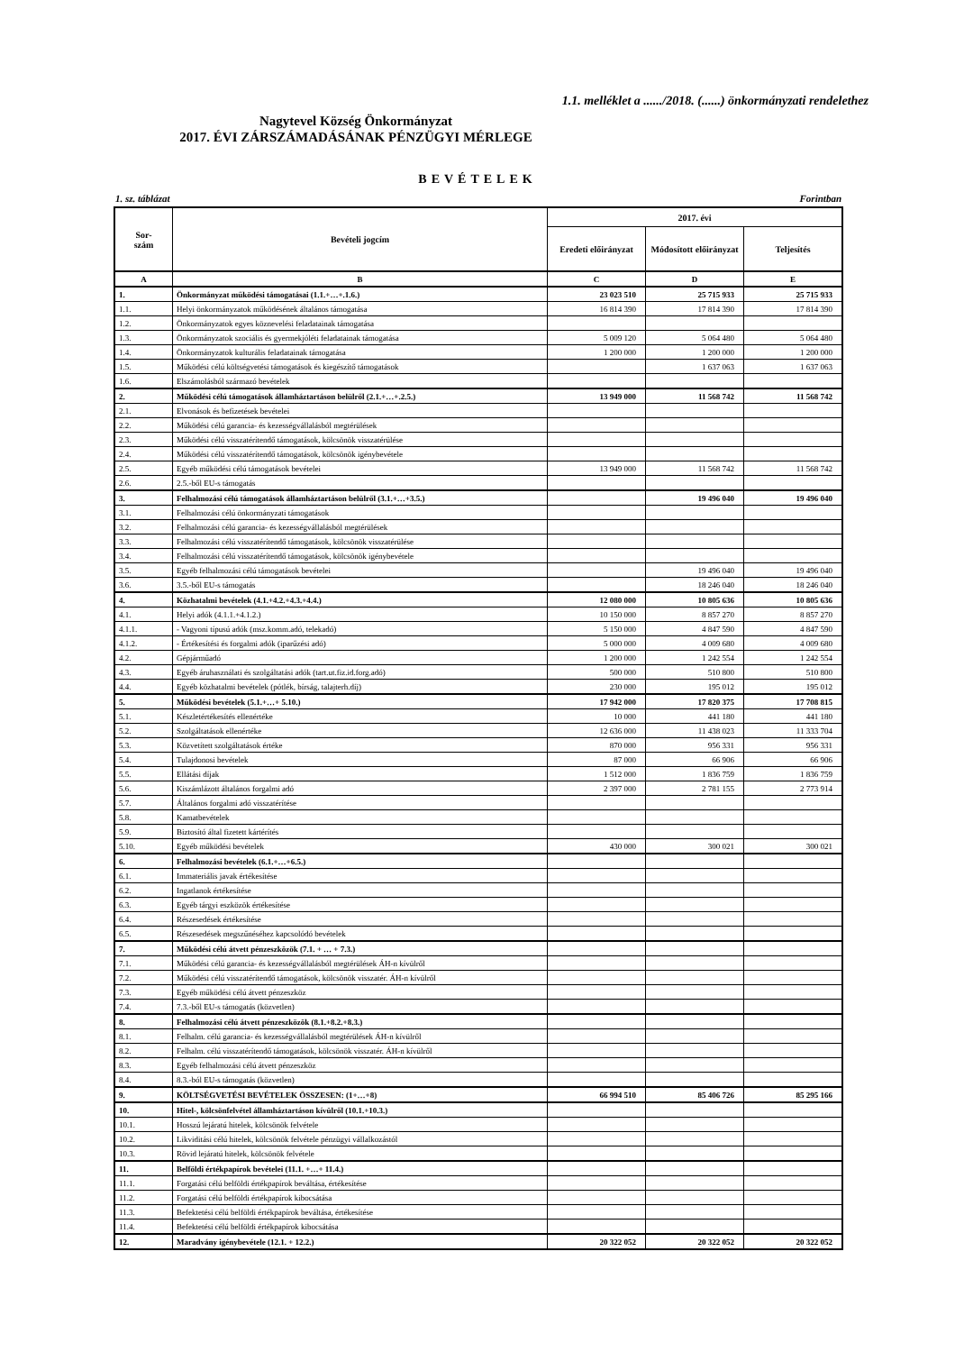1.1. melléklet a ....../2018. (......) önkormányzati rendelethez
Nagytevel Község Önkormányzat
2017. ÉVI ZÁRSZÁMADÁSÁNAK PÉNZÜGYI MÉRLEGE
BEVÉTELEK
1. sz. táblázat Forintban
| Sor- szám | Bevételi jogcím | 2017. évi | | |
| --- | --- | --- | --- | --- |
| | | Eredeti előirányzat | Módosított előirányzat | Teljesítés |
| A | B | C | D | E |
| 1. | Önkormányzat működési támogatásai (1.1.+…+.1.6.) | 23 023 510 | 25 715 933 | 25 715 933 |
| 1.1. | Helyi önkormányzatok működésének általános támogatása | 16 814 390 | 17 814 390 | 17 814 390 |
| 1.2. | Önkormányzatok egyes köznevelési feladatainak támogatása | | | |
| 1.3. | Önkormányzatok szociális és gyermekjóléti feladatainak támogatása | 5 009 120 | 5 064 480 | 5 064 480 |
| 1.4. | Önkormányzatok kulturális feladatainak támogatása | 1 200 000 | 1 200 000 | 1 200 000 |
| 1.5. | Működési célú költségvetési támogatások és kiegészítő támogatások | | 1 637 063 | 1 637 063 |
| 1.6. | Elszámolásból származó bevételek | | | |
| 2. | Működési célú támogatások államháztartáson belülről (2.1.+…+.2.5.) | 13 949 000 | 11 568 742 | 11 568 742 |
| 2.1. | Elvonások és befizetések bevételei | | | |
| 2.2. | Működési célú garancia- és kezességvállalásból megtérülések | | | |
| 2.3. | Működési célú visszatérítendő támogatások, kölcsönök visszatérülése | | | |
| 2.4. | Működési célú visszatérítendő támogatások, kölcsönök igénybevétele | | | |
| 2.5. | Egyéb működési célú támogatások bevételei | 13 949 000 | 11 568 742 | 11 568 742 |
| 2.6. | 2.5.-ből EU-s támogatás | | | |
| 3. | Felhalmozási célú támogatások államháztartáson belülről (3.1.+…+3.5.) | | 19 496 040 | 19 496 040 |
| 3.1. | Felhalmozási célú önkormányzati támogatások | | | |
| 3.2. | Felhalmozási célú garancia- és kezességvállalásból megtérülések | | | |
| 3.3. | Felhalmozási célú visszatérítendő támogatások, kölcsönök visszatérülése | | | |
| 3.4. | Felhalmozási célú visszatérítendő támogatások, kölcsönök igénybevétele | | | |
| 3.5. | Egyéb felhalmozási célú támogatások bevételei | | 19 496 040 | 19 496 040 |
| 3.6. | 3.5.-ből EU-s támogatás | | 18 246 040 | 18 246 040 |
| 4. | Közhatalmi bevételek (4.1.+4.2.+4.3.+4.4.) | 12 080 000 | 10 805 636 | 10 805 636 |
| 4.1. | Helyi adók (4.1.1.+4.1.2.) | 10 150 000 | 8 857 270 | 8 857 270 |
| 4.1.1. | - Vagyoni típusú adók (msz.komm.adó, telekadó) | 5 150 000 | 4 847 590 | 4 847 590 |
| 4.1.2. | - Értékesítési és forgalmi adók (iparűzési adó) | 5 000 000 | 4 009 680 | 4 009 680 |
| 4.2. | Gépjárműadó | 1 200 000 | 1 242 554 | 1 242 554 |
| 4.3. | Egyéb áruhasználati és szolgáltatási adók (tart.ut.fiz.id.forg.adó) | 500 000 | 510 800 | 510 800 |
| 4.4. | Egyéb közhatalmi bevételek (pótlék, bírság, talajterh.díj) | 230 000 | 195 012 | 195 012 |
| 5. | Működési bevételek (5.1.+…+ 5.10.) | 17 942 000 | 17 820 375 | 17 708 815 |
| 5.1. | Készletértékesítés ellenértéke | 10 000 | 441 180 | 441 180 |
| 5.2. | Szolgáltatások ellenértéke | 12 636 000 | 11 438 023 | 11 333 704 |
| 5.3. | Közvetített szolgáltatások értéke | 870 000 | 956 331 | 956 331 |
| 5.4. | Tulajdonosi bevételek | 87 000 | 66 906 | 66 906 |
| 5.5. | Ellátási díjak | 1 512 000 | 1 836 759 | 1 836 759 |
| 5.6. | Kiszámlázott általános forgalmi adó | 2 397 000 | 2 781 155 | 2 773 914 |
| 5.7. | Általános forgalmi adó visszatérítése | | | |
| 5.8. | Kamatbevételek | | | |
| 5.9. | Biztosító által fizetett kártérítés | | | |
| 5.10. | Egyéb működési bevételek | 430 000 | 300 021 | 300 021 |
| 6. | Felhalmozási bevételek (6.1.+…+6.5.) | | | |
| 6.1. | Immateriális javak értékesítése | | | |
| 6.2. | Ingatlanok értékesítése | | | |
| 6.3. | Egyéb tárgyi eszközök értékesítése | | | |
| 6.4. | Részesedések értékesítése | | | |
| 6.5. | Részesedések megszűnéséhez kapcsolódó bevételek | | | |
| 7. | Működési célú átvett pénzeszközök (7.1. + … + 7.3.) | | | |
| 7.1. | Működési célú garancia- és kezességvállalásból megtérülések ÁH-n kívülről | | | |
| 7.2. | Működési célú visszatérítendő támogatások, kölcsönök visszatér. ÁH-n kívülről | | | |
| 7.3. | Egyéb működési célú átvett pénzeszköz | | | |
| 7.4. | 7.3.-ből EU-s támogatás (közvetlen) | | | |
| 8. | Felhalmozási célú átvett pénzeszközök (8.1.+8.2.+8.3.) | | | |
| 8.1. | Felhalm. célú garancia- és kezességvállalásból megtérülések ÁH-n kívülről | | | |
| 8.2. | Felhalm. célú visszatérítendő támogatások, kölcsönök visszatér. ÁH-n kívülről | | | |
| 8.3. | Egyéb felhalmozási célú átvett pénzeszköz | | | |
| 8.4. | 8.3.-ból EU-s támogatás (közvetlen) | | | |
| 9. | KÖLTSÉGVETÉSI BEVÉTELEK ÖSSZESEN: (1+…+8) | 66 994 510 | 85 406 726 | 85 295 166 |
| 10. | Hitel-, kölcsönfelvétel államháztartáson kívülről (10.1.+10.3.) | | | |
| 10.1. | Hosszú lejáratú hitelek, kölcsönök felvétele | | | |
| 10.2. | Likviditási célú hitelek, kölcsönök felvétele pénzügyi vállalkozástól | | | |
| 10.3. | Rövid lejáratú hitelek, kölcsönök felvétele | | | |
| 11. | Belföldi értékpapírok bevételei (11.1. +…+ 11.4.) | | | |
| 11.1. | Forgatási célú belföldi értékpapírok beváltása, értékesítése | | | |
| 11.2. | Forgatási célú belföldi értékpapírok kibocsátása | | | |
| 11.3. | Befektetési célú belföldi értékpapírok beváltása, értékesítése | | | |
| 11.4. | Befektetési célú belföldi értékpapírok kibocsátása | | | |
| 12. | Maradvány igénybevétele (12.1. + 12.2.) | 20 322 052 | 20 322 052 | 20 322 052 |